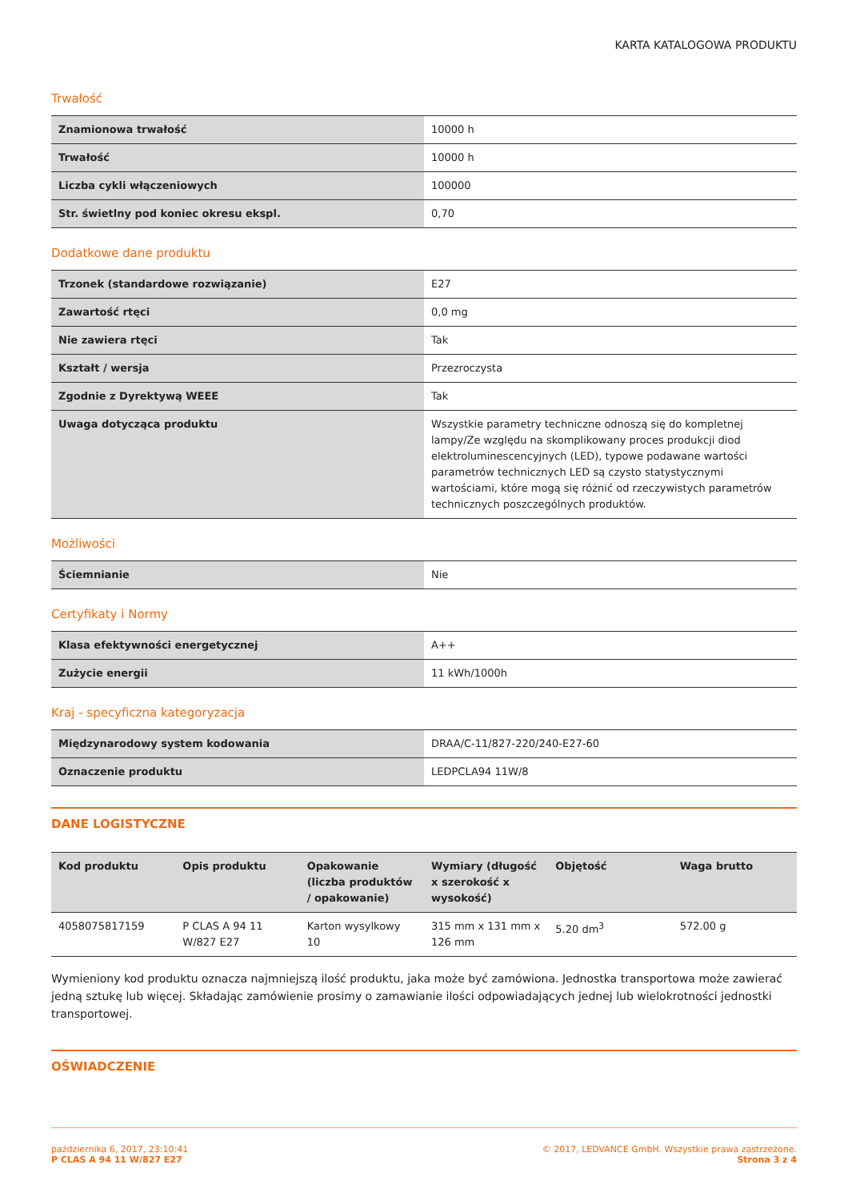KARTA KATALOGOWA PRODUKTU
Trwałość
| Znamionowa trwałość | 10000 h |
| Trwałość | 10000 h |
| Liczba cykli włączeniowych | 100000 |
| Str. świetlny pod koniec okresu ekspl. | 0,70 |
Dodatkowe dane produktu
| Trzonek (standardowe rozwiązanie) | E27 |
| Zawartość rtęci | 0,0 mg |
| Nie zawiera rtęci | Tak |
| Kształt / wersja | Przezroczysta |
| Zgodnie z Dyrektywą WEEE | Tak |
| Uwaga dotycząca produktu | Wszystkie parametry techniczne odnoszą się do kompletnej lampy/Ze względu na skomplikowany proces produkcji diod elektroluminescencyjnych (LED), typowe podawane wartości parametrów technicznych LED są czysto statystycznymi wartościami, które mogą się różnić od rzeczywistych parametrów technicznych poszczególnych produktów. |
Możliwości
| Ściemnianie | Nie |
Certyfikaty i Normy
| Klasa efektywności energetycznej | A++ |
| Zużycie energii | 11 kWh/1000h |
Kraj - specyficzna kategoryzacja
| Międzynarodowy system kodowania | DRAA/C-11/827-220/240-E27-60 |
| Oznaczenie produktu | LEDPCLA94 11W/8 |
DANE LOGISTYCZNE
| Kod produktu | Opis produktu | Opakowanie (liczba produktów / opakowanie) | Wymiary (długość x szerokość x wysokość) | Objętość | Waga brutto |
| --- | --- | --- | --- | --- | --- |
| 4058075817159 | P CLAS A 94 11 W/827 E27 | Karton wysylkowy 10 | 315 mm x 131 mm x 126 mm | 5.20 dm<sup>3</sup> | 572.00 g |
Wymieniony kod produktu oznacza najmniejszą ilość produktu, jaka może być zamówiona. Jednostka transportowa może zawierać jedną sztukę lub więcej. Składając zamówienie prosimy o zamawianie ilości odpowiadających jednej lub wielokrotności jednostki transportowej.
OŚWIADCZENIE
października 6, 2017, 23:10:41
P CLAS A 94 11 W/827 E27
© 2017, LEDVANCE GmbH. Wszystkie prawa zastrzeżone.
Strona 3 z 4